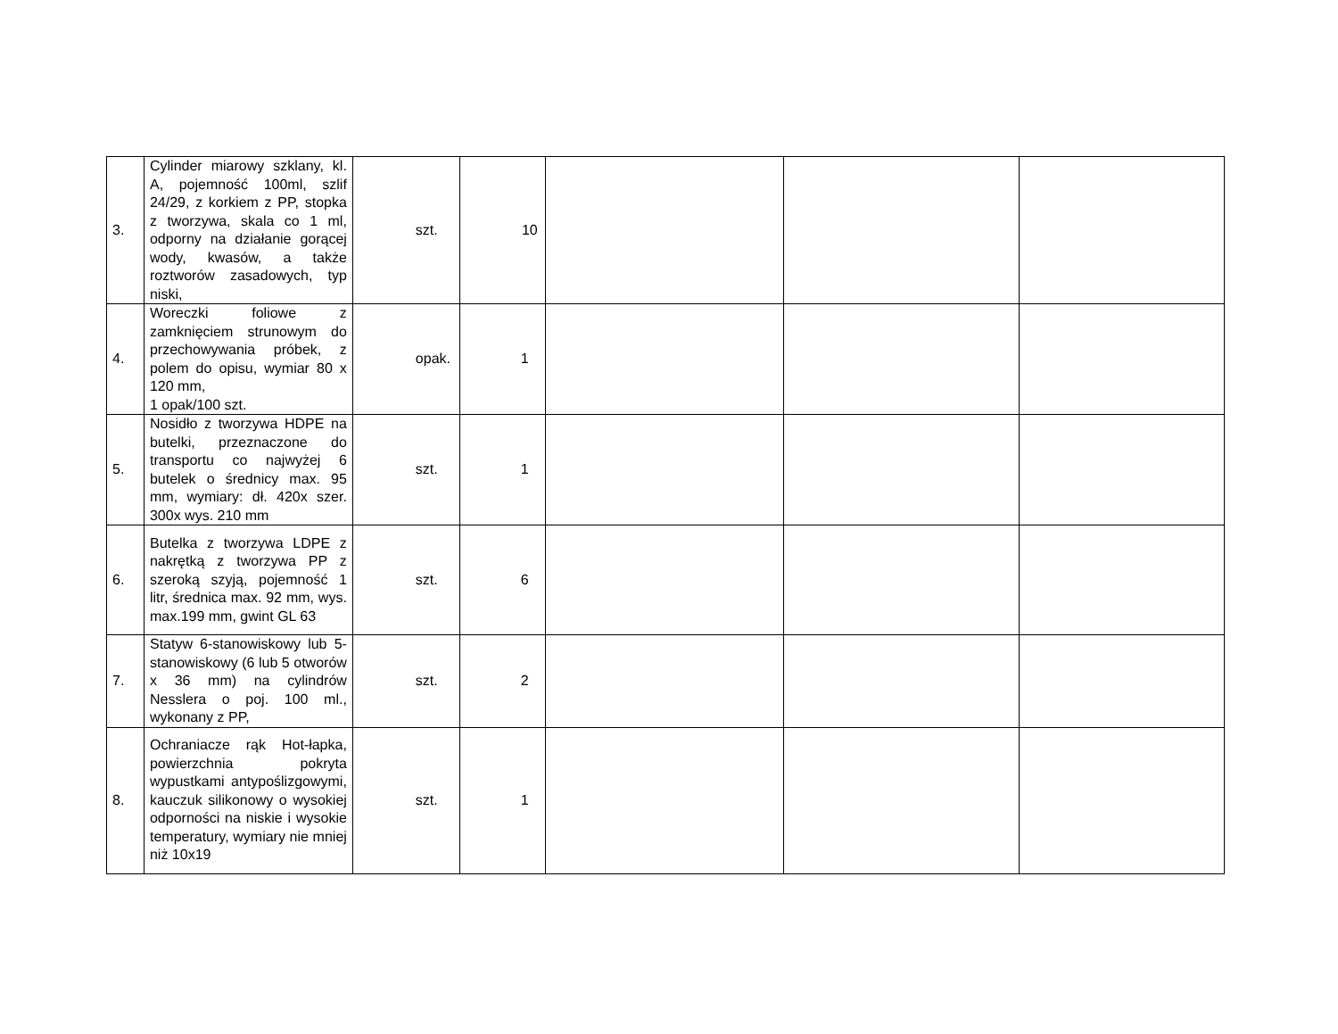| 3. | Cylinder miarowy szklany, kl. A, pojemność 100ml, szlif 24/29, z korkiem z PP, stopka z tworzywa, skala co 1 ml, odporny na działanie gorącej wody, kwasów, a także roztworów zasadowych, typ niski, | szt. | 10 | | | |
| 4. | Woreczki foliowe z zamknięciem strunowym do przechowywania próbek, z polem do opisu, wymiar 80 x 120 mm, 1 opak/100 szt. | opak. | 1 | | | |
| 5. | Nosidło z tworzywa HDPE na butelki, przeznaczone do transportu co najwyżej 6 butelek o średnicy max. 95 mm, wymiary: dł. 420x szer. 300x wys. 210 mm | szt. | 1 | | | |
| 6. | Butelka z tworzywa LDPE z nakrętką z tworzywa PP z szeroką szyją, pojemność 1 litr, średnica max. 92 mm, wys. max.199 mm, gwint GL 63 | szt. | 6 | | | |
| 7. | Statyw 6-stanowiskowy lub 5-stanowiskowy (6 lub 5 otworów x 36 mm) na cylindrów Nesslera o poj. 100 ml., wykonany z PP, | szt. | 2 | | | |
| 8. | Ochraniacze rąk Hot-łapka, powierzchnia pokryta wypustkami antypoślizgowymi, kauczuk silikonowy o wysokiej odporności na niskie i wysokie temperatury, wymiary nie mniej niż 10x19 | szt. | 1 | | | |